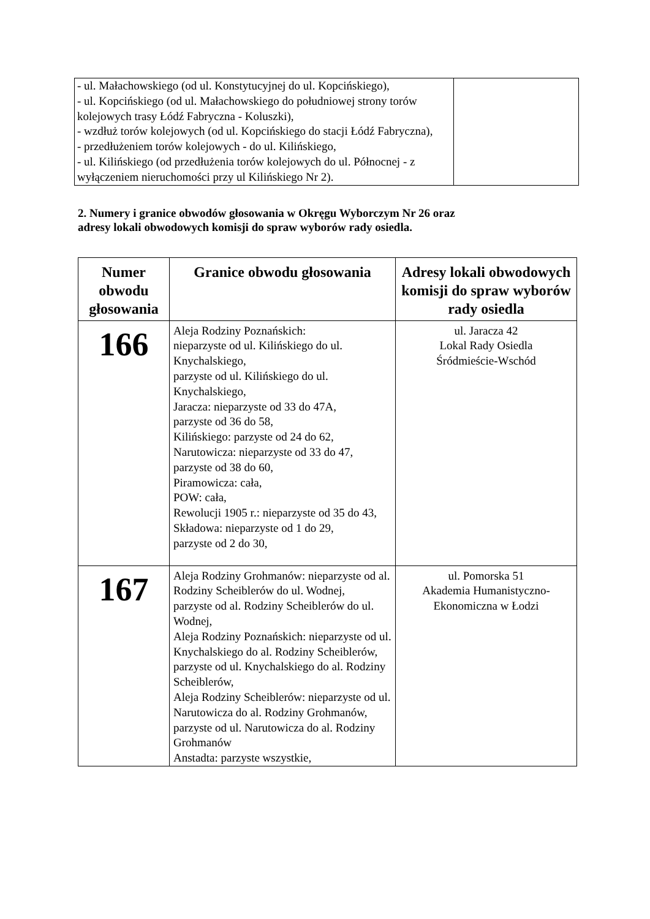| - ul. Małachowskiego (od ul. Konstytucyjnej do ul. Kopcińskiego), - ul. Kopcińskiego (od ul. Małachowskiego do południowej strony torów kolejowych trasy Łódź Fabryczna - Koluszki), - wzdłuż torów kolejowych (od ul. Kopcińskiego do stacji Łódź Fabryczna), - przedłużeniem torów kolejowych - do ul. Kilińskiego, - ul. Kilińskiego (od przedłużenia torów kolejowych do ul. Północnej - z wyłączeniem nieruchomości przy ul Kilińskiego Nr 2). | |
2. Numery i granice obwodów głosowania w Okręgu Wyborczym Nr 26 oraz
adresy lokali obwodowych komisji do spraw wyborów rady osiedla.
| Numer obwodu głosowania | Granice obwodu głosowania | Adresy lokali obwodowych komisji do spraw wyborów rady osiedla |
| --- | --- | --- |
| 166 | Aleja Rodziny Poznańskich: nieparzyste od ul. Kilińskiego do ul. Knychalskiego, parzyste od ul. Kilińskiego do ul. Knychalskiego, Jaracza: nieparzyste od 33 do 47A, parzyste od 36 do 58, Kilińskiego: parzyste od 24 do 62, Narutowicza: nieparzyste od 33 do 47, parzyste od 38 do 60, Piramowicza: cała, POW: cała, Rewolucji 1905 r.: nieparzyste od 35 do 43, Składowa: nieparzyste od 1 do 29, parzyste od 2 do 30, | ul. Jaracza 42 Lokal Rady Osiedla Śródmieście-Wschód |
| 167 | Aleja Rodziny Grohmanów: nieparzyste od al. Rodziny Scheiblerów do ul. Wodnej, parzyste od al. Rodziny Scheiblerów do ul. Wodnej, Aleja Rodziny Poznańskich: nieparzyste od ul. Knychalskiego do al. Rodziny Scheiblerów, parzyste od ul. Knychalskiego do al. Rodziny Scheiblerów, Aleja Rodziny Scheiblerów: nieparzyste od ul. Narutowicza do al. Rodziny Grohmanów, parzyste od ul. Narutowicza do al. Rodziny Grohmanów Anstadta: parzyste wszystkie, | ul. Pomorska 51 Akademia Humanistyczno-Ekonomiczna w Łodzi |